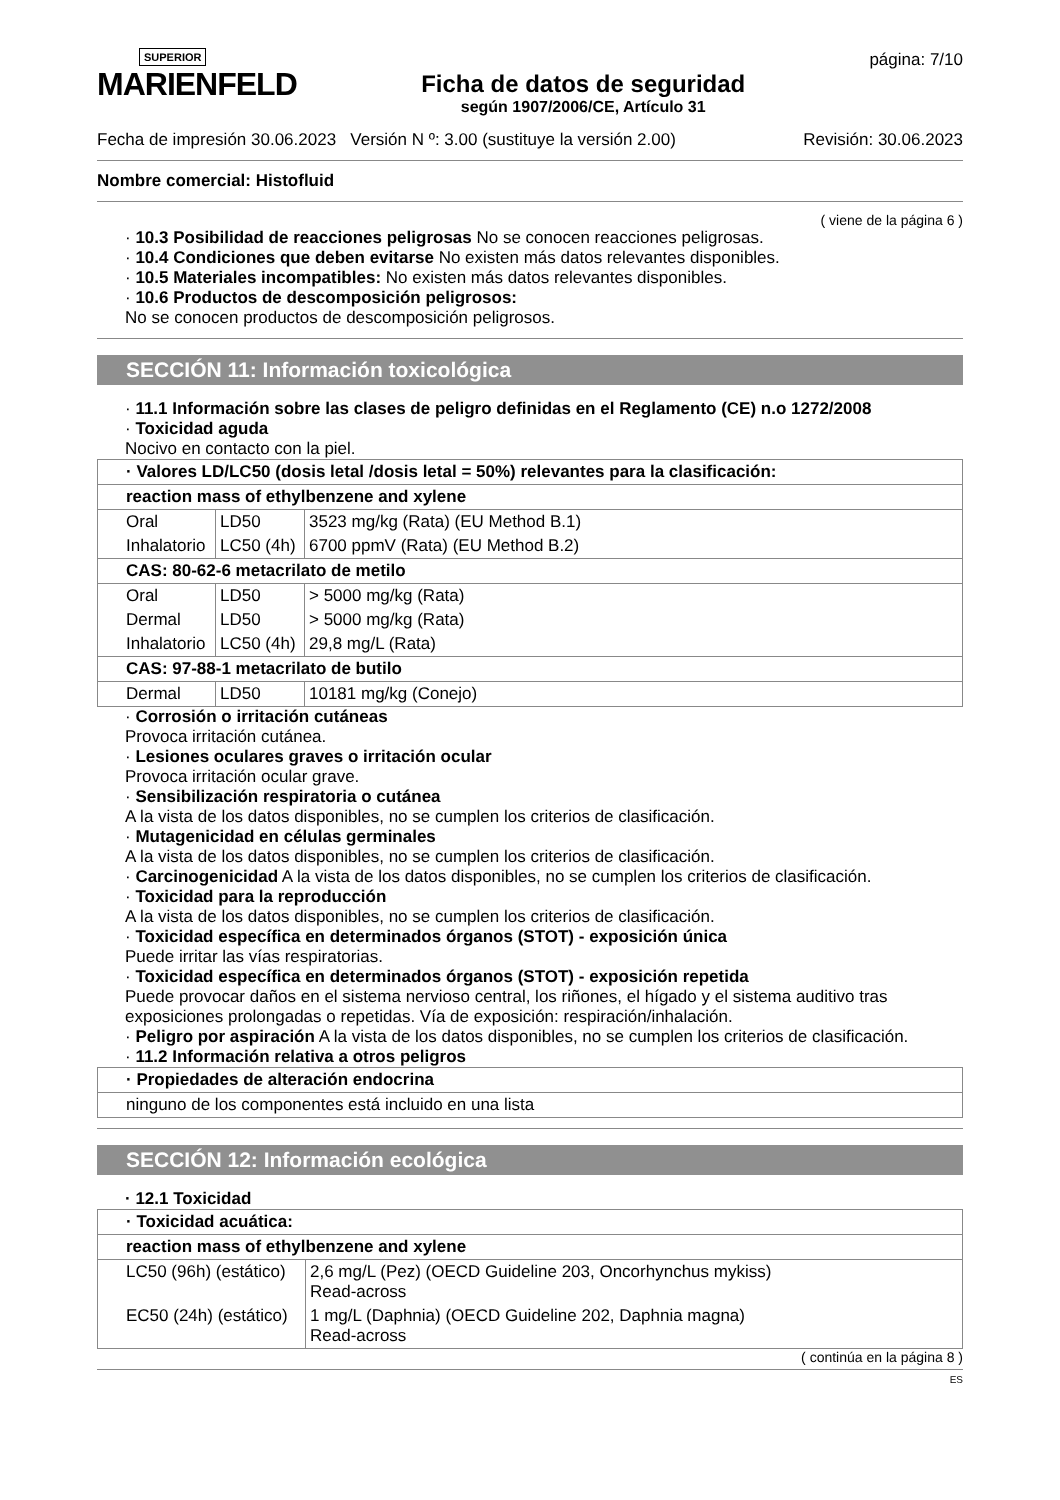SUPERIOR
MARIENFELD
Ficha de datos de seguridad
según 1907/2006/CE, Artículo 31
página: 7/10
Fecha de impresión 30.06.2023 Versión N º: 3.00 (sustituye la versión 2.00) Revisión: 30.06.2023
Nombre comercial: Histofluid
( viene de la página 6 )
· 10.3 Posibilidad de reacciones peligrosas No se conocen reacciones peligrosas.
· 10.4 Condiciones que deben evitarse No existen más datos relevantes disponibles.
· 10.5 Materiales incompatibles: No existen más datos relevantes disponibles.
· 10.6 Productos de descomposición peligrosos:
No se conocen productos de descomposición peligrosos.
SECCIÓN 11: Información toxicológica
· 11.1 Información sobre las clases de peligro definidas en el Reglamento (CE) n.o 1272/2008
· Toxicidad aguda
Nocivo en contacto con la piel.
| · Valores LD/LC50 (dosis letal /dosis letal = 50%) relevantes para la clasificación: | | |
| reaction mass of ethylbenzene and xylene | | |
| Oral | LD50 | 3523 mg/kg (Rata) (EU Method B.1) |
| Inhalatorio | LC50 (4h) | 6700 ppmV (Rata) (EU Method B.2) |
| CAS: 80-62-6 metacrilato de metilo | | |
| Oral | LD50 | > 5000 mg/kg (Rata) |
| Dermal | LD50 | > 5000 mg/kg (Rata) |
| Inhalatorio | LC50 (4h) | 29,8 mg/L (Rata) |
| CAS: 97-88-1 metacrilato de butilo | | |
| Dermal | LD50 | 10181 mg/kg (Conejo) |
· Corrosión o irritación cutáneas
Provoca irritación cutánea.
· Lesiones oculares graves o irritación ocular
Provoca irritación ocular grave.
· Sensibilización respiratoria o cutánea
A la vista de los datos disponibles, no se cumplen los criterios de clasificación.
· Mutagenicidad en células germinales
A la vista de los datos disponibles, no se cumplen los criterios de clasificación.
· Carcinogenicidad A la vista de los datos disponibles, no se cumplen los criterios de clasificación.
· Toxicidad para la reproducción
A la vista de los datos disponibles, no se cumplen los criterios de clasificación.
· Toxicidad específica en determinados órganos (STOT) - exposición única
Puede irritar las vías respiratorias.
· Toxicidad específica en determinados órganos (STOT) - exposición repetida
Puede provocar daños en el sistema nervioso central, los riñones, el hígado y el sistema auditivo tras exposiciones prolongadas o repetidas. Vía de exposición: respiración/inhalación.
· Peligro por aspiración A la vista de los datos disponibles, no se cumplen los criterios de clasificación.
· 11.2 Información relativa a otros peligros
| · Propiedades de alteración endocrina |
| ninguno de los componentes está incluido en una lista |
SECCIÓN 12: Información ecológica
· 12.1 Toxicidad
| · Toxicidad acuática: | |
| reaction mass of ethylbenzene and xylene | |
| LC50 (96h) (estático) | 2,6 mg/L (Pez) (OECD Guideline 203, Oncorhynchus mykiss) Read-across |
| EC50 (24h) (estático) | 1 mg/L (Daphnia) (OECD Guideline 202, Daphnia magna) Read-across |
( continúa en la página 8 )
ES